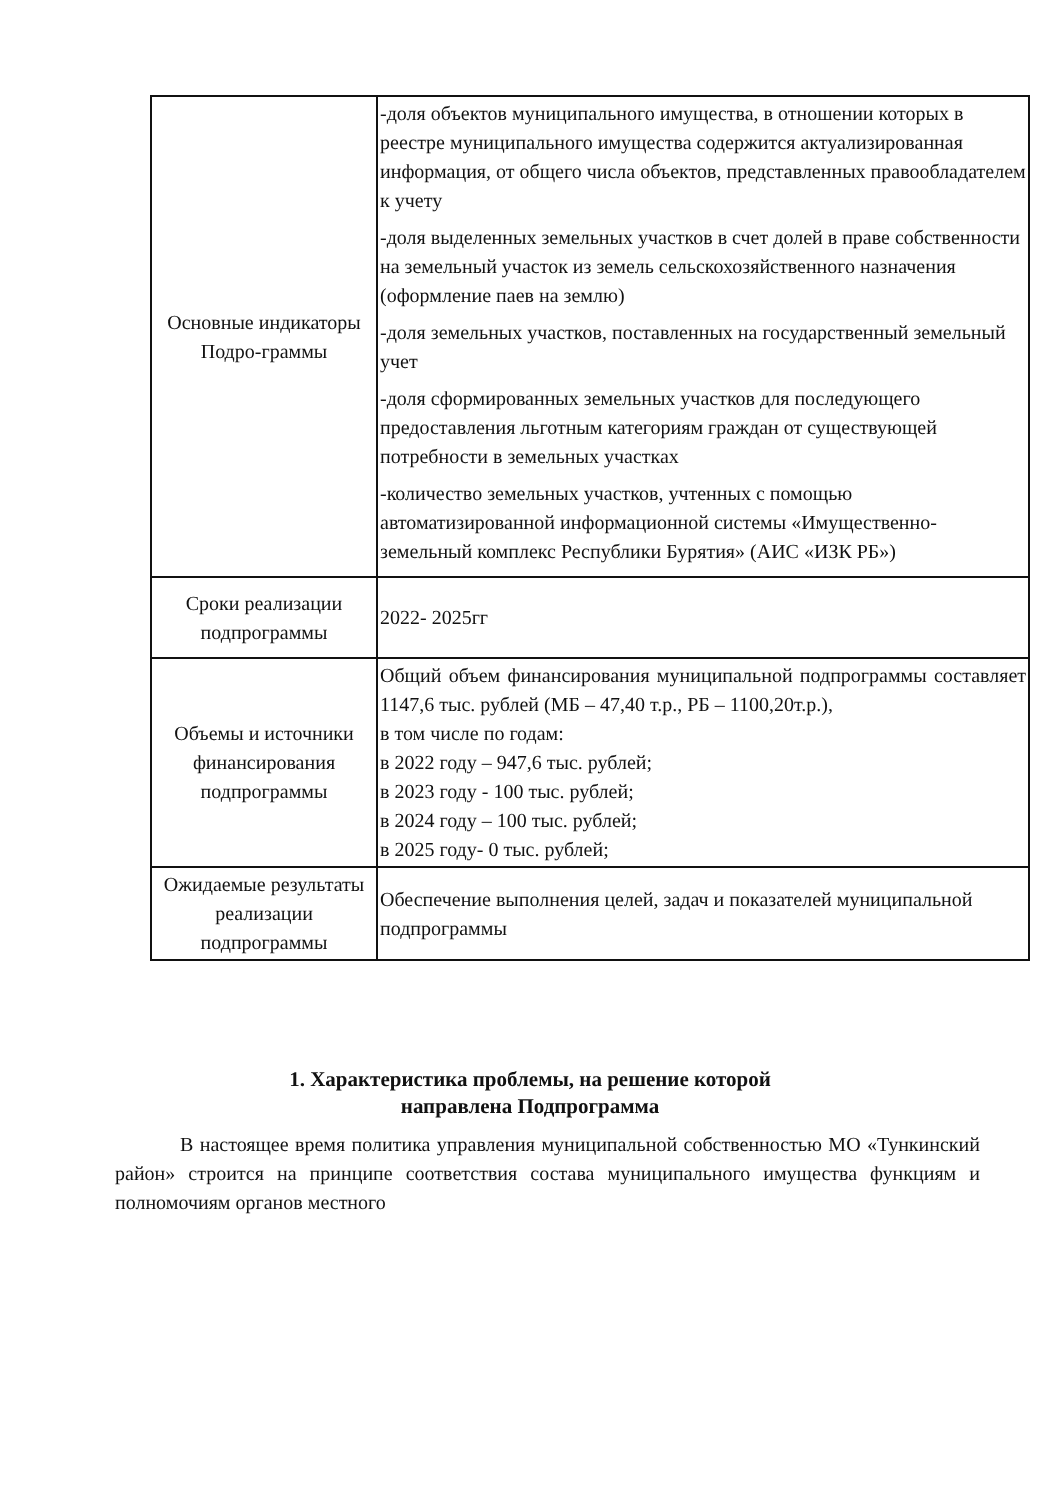| Основные индикаторы Подро-граммы | -доля объектов муниципального имущества, в отношении которых в реестре муниципального имущества содержится актуализированная информация, от общего числа объектов, представленных правообладателем к учету -доля выделенных земельных участков в счет долей в праве собственности на земельный участок из земель сельскохозяйственного назначения (оформление паев на землю) -доля земельных участков, поставленных на государственный земельный учет -доля сформированных земельных участков для последующего предоставления льготным категориям граждан от существующей потребности в земельных участках -количество земельных участков, учтенных с помощью автоматизированной информационной системы «Имущественно-земельный комплекс Республики Бурятия» (АИС «ИЗК РБ») |
| Сроки реализации подпрограммы | 2022- 2025гг |
| Объемы и источники финансирования подпрограммы | Общий объем финансирования муниципальной подпрограммы составляет 1147,6 тыс. рублей (МБ – 47,40 т.р., РБ – 1100,20т.р.), в том числе по годам: в 2022 году – 947,6 тыс. рублей; в 2023 году - 100 тыс. рублей; в 2024 году – 100 тыс. рублей; в 2025 году- 0 тыс. рублей; |
| Ожидаемые результаты реализации подпрограммы | Обеспечение выполнения целей, задач и показателей муниципальной подпрограммы |
1. Характеристика проблемы, на решение которой
направлена Подпрограмма
В настоящее время политика управления муниципальной собственностью МО «Тункинский район» строится на принципе соответствия состава муниципального имущества функциям и полномочиям органов местного